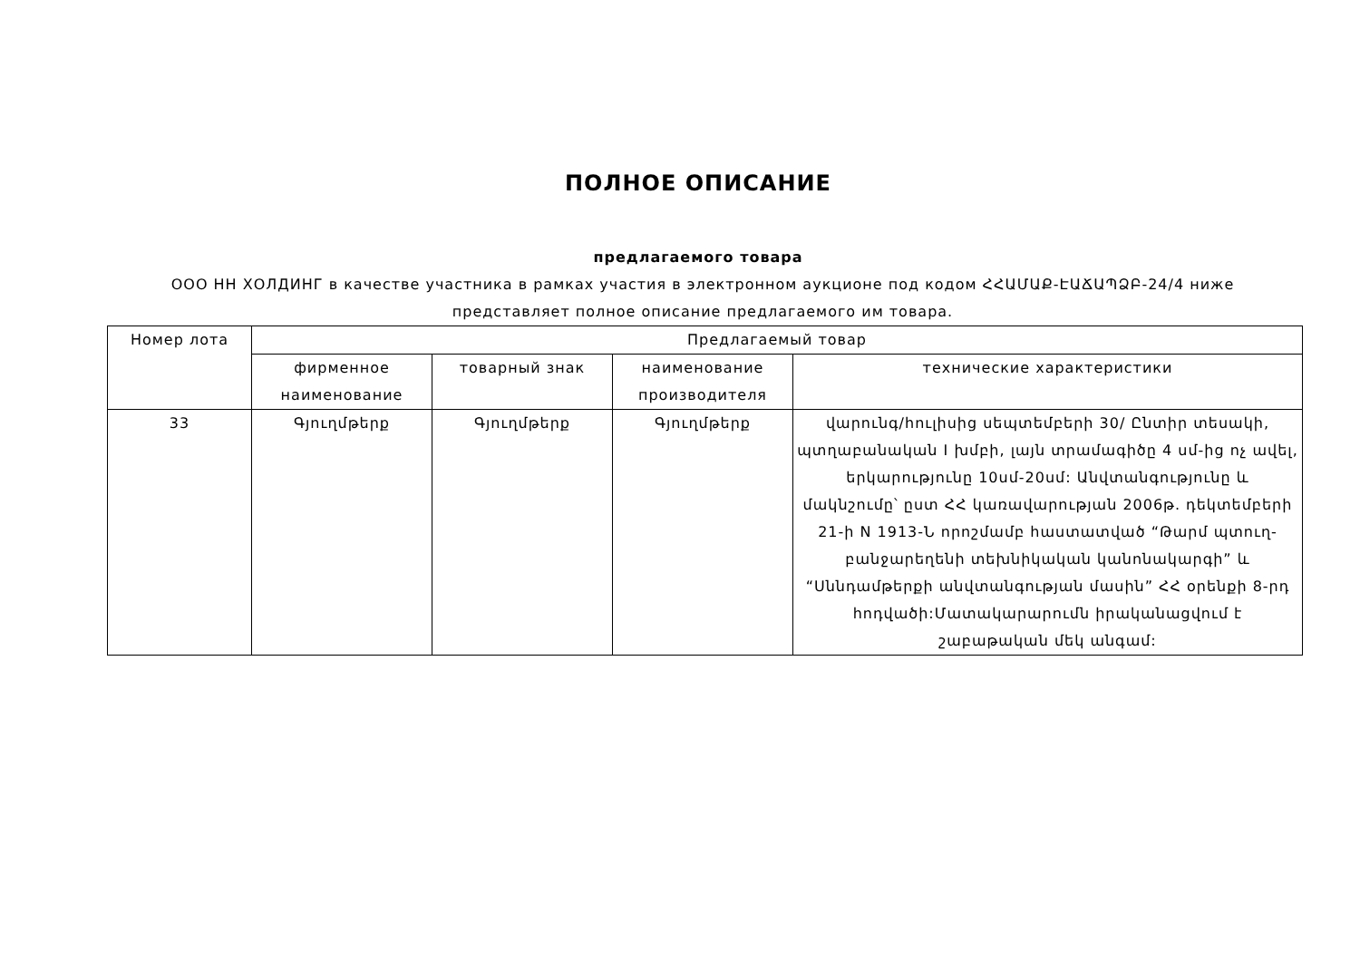ПОЛНОЕ ОПИСАНИЕ
предлагаемого товара
ООО НН ХОЛДИНГ в качестве участника в рамках участия в электронном аукционе под кодом ՀՀԱՄԱՔ-ԷԱՃԱՊՁԲ-24/4 ниже представляет полное описание предлагаемого им товара.
| Номер лота | Предлагаемый товар | | | |
| --- | --- | --- | --- | --- |
| | фирменное наименование | товарный знак | наименование производителя | технические характеристики |
| 33 | Գյուղմթերք | Գյուղմթերք | Գյուղմթերք | վարունգ/հուլիսից սեպտեմբերի 30/ Ընտիր տեսակի, պտղաբանական I խմբի, լայն տրամագիծը 4 սմ-ից ոչ ավել, երկարությունը 10սմ-20սմ: Անվտանգությունը և մակնշումը՝ ըստ ՀՀ կառավարության 2006թ. դեկտեմբերի 21-ի N 1913-Ն որոշմամբ հաստատված “Թարմ պտուղ-բանջարեղենի տեխնիկական կանոնակարգի” և “Սննդամթերքի անվտանգության մասին” ՀՀ օրենքի 8-րդ հոդվածի:Մատակարարումն իրականացվում է շաբաթական մեկ անգամ: |